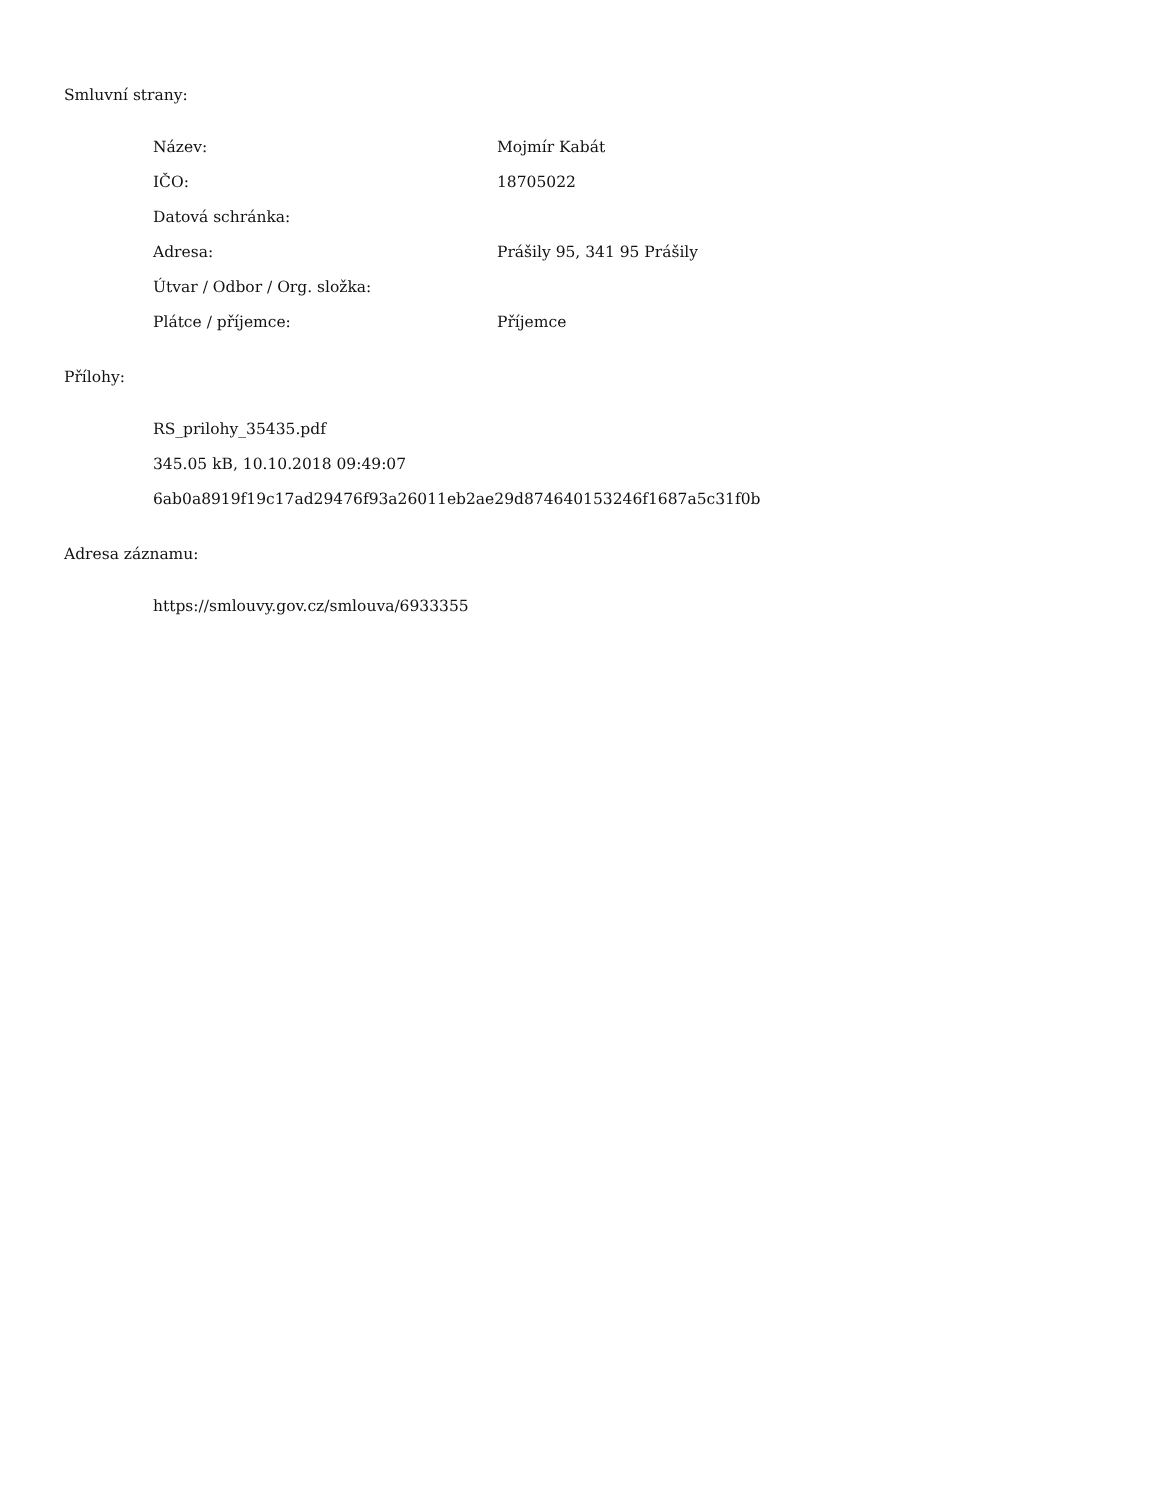Smluvní strany:
Název: Mojmír Kabát
IČO: 18705022
Datová schránka:
Adresa: Prášily 95, 341 95 Prášily
Útvar / Odbor / Org. složka:
Plátce / příjemce: Příjemce
Přílohy:
RS_prilohy_35435.pdf
345.05 kB, 10.10.2018 09:49:07
6ab0a8919f19c17ad29476f93a26011eb2ae29d874640153246f1687a5c31f0b
Adresa záznamu:
https://smlouvy.gov.cz/smlouva/6933355